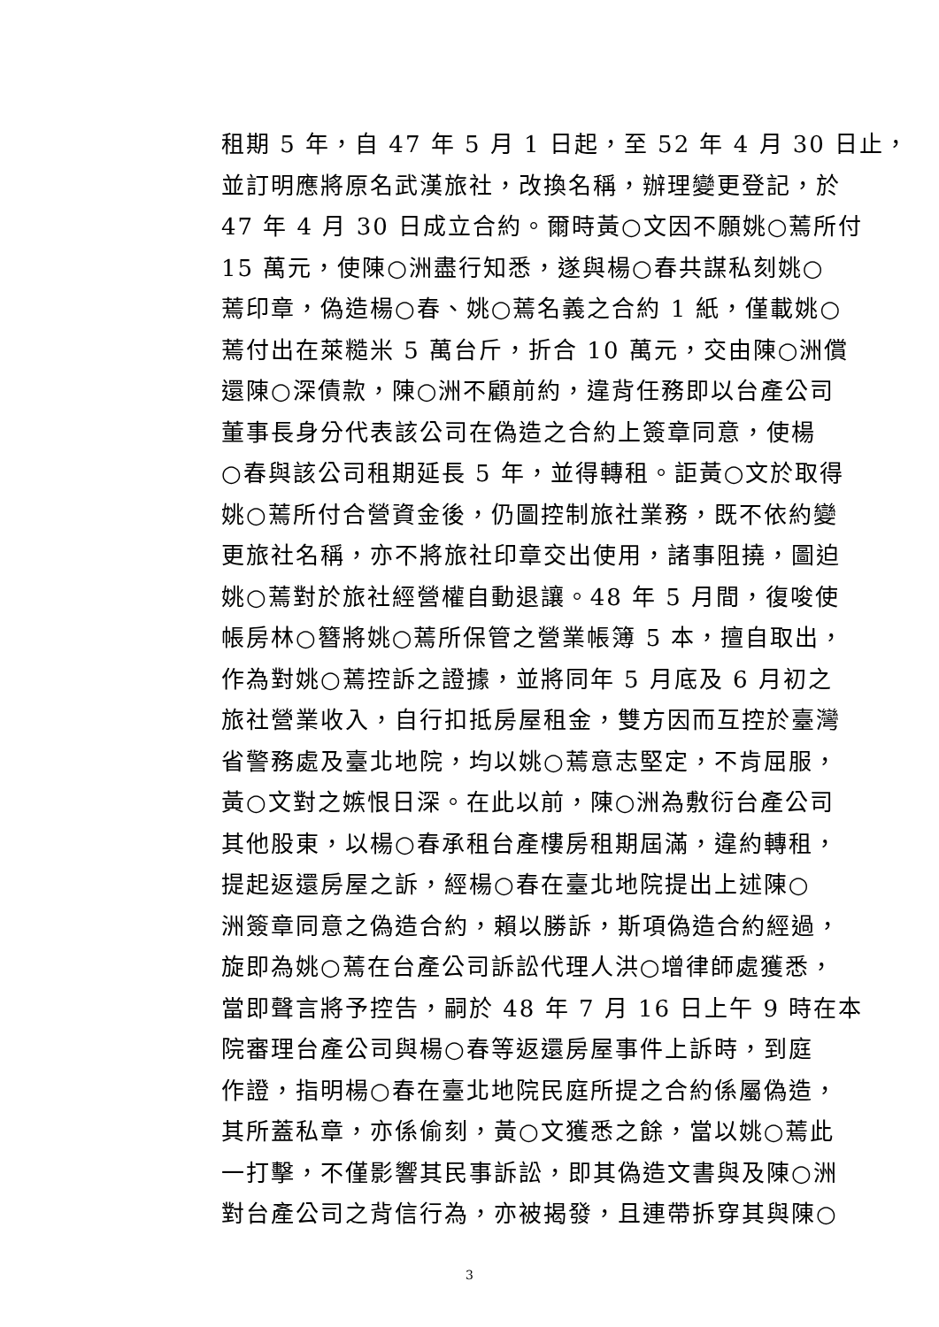租期 5 年，自 47 年 5 月 1 日起，至 52 年 4 月 30 日止，
並訂明應將原名武漢旅社，改換名稱，辦理變更登記，於
47 年 4 月 30 日成立合約。爾時黃○文因不願姚○蔫所付
15 萬元，使陳○洲盡行知悉，遂與楊○春共謀私刻姚○
蔫印章，偽造楊○春、姚○蔫名義之合約 1 紙，僅載姚○
蔫付出在萊糙米 5 萬台斤，折合 10 萬元，交由陳○洲償
還陳○深債款，陳○洲不顧前約，違背任務即以台產公司
董事長身分代表該公司在偽造之合約上簽章同意，使楊
○春與該公司租期延長 5 年，並得轉租。詎黃○文於取得
姚○蔫所付合營資金後，仍圖控制旅社業務，既不依約變
更旅社名稱，亦不將旅社印章交出使用，諸事阻撓，圖迫
姚○蔫對於旅社經營權自動退讓。48 年 5 月間，復唆使
帳房林○簪將姚○蔫所保管之營業帳簿 5 本，擅自取出，
作為對姚○蔫控訴之證據，並將同年 5 月底及 6 月初之
旅社營業收入，自行扣抵房屋租金，雙方因而互控於臺灣
省警務處及臺北地院，均以姚○蔫意志堅定，不肯屈服，
黃○文對之嫉恨日深。在此以前，陳○洲為敷衍台產公司
其他股東，以楊○春承租台產樓房租期屆滿，違約轉租，
提起返還房屋之訴，經楊○春在臺北地院提出上述陳○
洲簽章同意之偽造合約，賴以勝訴，斯項偽造合約經過，
旋即為姚○蔫在台產公司訴訟代理人洪○增律師處獲悉，
當即聲言將予控告，嗣於 48 年 7 月 16 日上午 9 時在本
院審理台產公司與楊○春等返還房屋事件上訴時，到庭
作證，指明楊○春在臺北地院民庭所提之合約係屬偽造，
其所蓋私章，亦係偷刻，黃○文獲悉之餘，當以姚○蔫此
一打擊，不僅影響其民事訴訟，即其偽造文書與及陳○洲
對台產公司之背信行為，亦被揭發，且連帶拆穿其與陳○
3